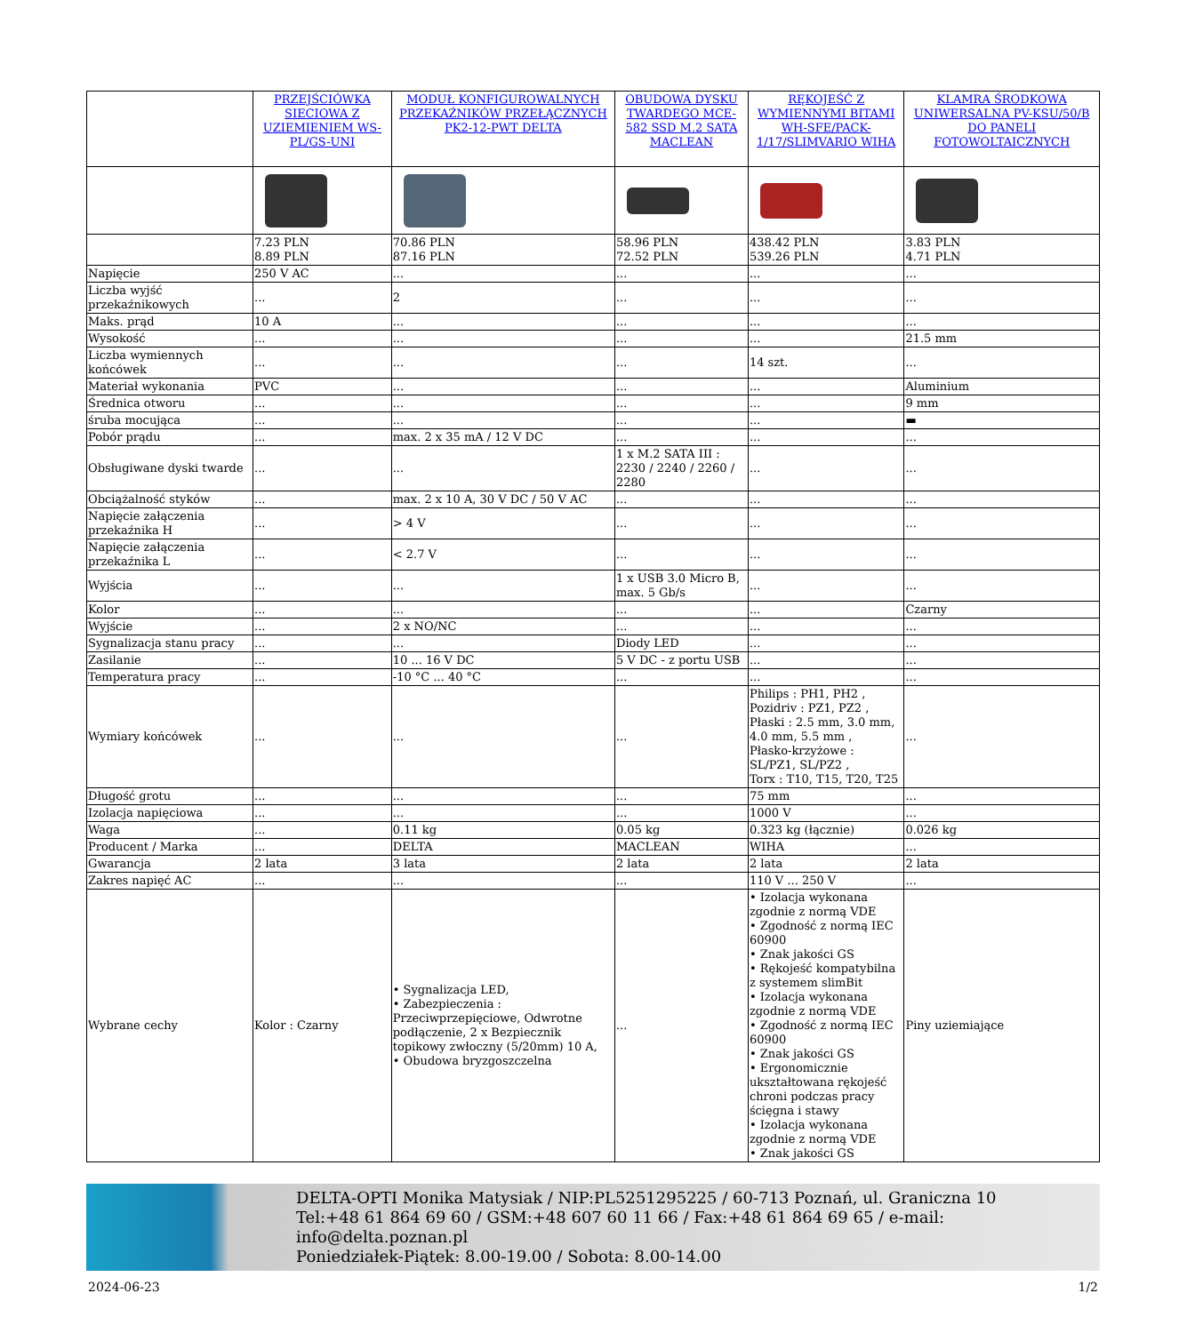| | PRZEJŚCIÓWKA SIECIOWA Z UZIEMIENIEM WS-PL/GS-UNI | MODUŁ KONFIGUROWALNYCH PRZEKAŹNIKÓW PRZEŁĄCZNYCH PK2-12-PWT DELTA | OBUDOWA DYSKU TWARDEGO MCE-582 SSD M.2 SATA MACLEAN | RĘKOJEŚĆ Z WYMIENNYMI BITAMI WH-SFE/PACK-1/17/SLIMVARIO WIHA | KLAMRA ŚRODKOWA UNIWERSALNA PV-KSU/50/B DO PANELI FOTOWOLTAICZNYCH |
| --- | --- | --- | --- | --- | --- |
| | 7.23 PLN 8.89 PLN | 70.86 PLN 87.16 PLN | 58.96 PLN 72.52 PLN | 438.42 PLN 539.26 PLN | 3.83 PLN 4.71 PLN |
| Napięcie | 250 V AC | ... | ... | ... | ... |
| Liczba wyjść przekaźnikowych | ... | 2 | ... | ... | ... |
| Maks. prąd | 10 A | ... | ... | ... | ... |
| Wysokość | ... | ... | ... | ... | 21.5 mm |
| Liczba wymiennych końcówek | ... | ... | ... | 14 szt. | ... |
| Materiał wykonania | PVC | ... | ... | ... | Aluminium |
| Średnica otworu | ... | ... | ... | ... | 9 mm |
| śruba mocująca | ... | ... | ... | ... | ▬ |
| Pobór prądu | ... | max. 2 x 35 mA / 12 V DC | ... | ... | ... |
| Obsługiwane dyski twarde | ... | ... | 1 x M.2 SATA III : 2230 / 2240 / 2260 / 2280 | ... | ... |
| Obciążalność styków | ... | max. 2 x 10 A, 30 V DC / 50 V AC | ... | ... | ... |
| Napięcie załączenia przekaźnika H | ... | > 4 V | ... | ... | ... |
| Napięcie załączenia przekaźnika L | ... | < 2.7 V | ... | ... | ... |
| Wyjścia | ... | ... | 1 x USB 3.0 Micro B, max. 5 Gb/s | ... | ... |
| Kolor | ... | ... | ... | ... | Czarny |
| Wyjście | ... | 2 x NO/NC | ... | ... | ... |
| Sygnalizacja stanu pracy | ... | ... | Diody LED | ... | ... |
| Zasilanie | ... | 10 ... 16 V DC | 5 V DC - z portu USB | ... | ... |
| Temperatura pracy | ... | -10 °C ... 40 °C | ... | ... | ... |
| Wymiary końcówek | ... | ... | ... | Philips : PH1, PH2 , Pozidriv : PZ1, PZ2 , Płaski : 2.5 mm, 3.0 mm, 4.0 mm, 5.5 mm , Płasko-krzyżowe : SL/PZ1, SL/PZ2 , Torx : T10, T15, T20, T25 | ... |
| Długość grotu | ... | ... | ... | 75 mm | ... |
| Izolacja napięciowa | ... | ... | ... | 1000 V | ... |
| Waga | ... | 0.11 kg | 0.05 kg | 0.323 kg (łącznie) | 0.026 kg |
| Producent / Marka | ... | DELTA | MACLEAN | WIHA | ... |
| Gwarancja | 2 lata | 3 lata | 2 lata | 2 lata | 2 lata |
| Zakres napięć AC | ... | ... | ... | 110 V ... 250 V | ... |
| Wybrane cechy | Kolor : Czarny | • Sygnalizacja LED, • Zabezpieczenia : Przeciwprzepięciowe, Odwrotne podłączenie, 2 x Bezpiecznik topikowy zwłoczny (5/20mm) 10 A, • Obudowa bryzgoszczelna | ... | • Izolacja wykonana zgodnie z normą VDE • Zgodność z normą IEC 60900 • Znak jakości GS • Rękojeść kompatybilna z systemem slimBit • Izolacja wykonana zgodnie z normą VDE • Zgodność z normą IEC 60900 • Znak jakości GS • Ergonomicznie ukształtowana rękojeść chroni podczas pracy ścięgna i stawy • Izolacja wykonana zgodnie z normą VDE • Znak jakości GS | Piny uziemiające |
DELTA-OPTI Monika Matysiak / NIP:PL5251295225 / 60-713 Poznań, ul. Graniczna 10
Tel:+48 61 864 69 60 / GSM:+48 607 60 11 66 / Fax:+48 61 864 69 65 / e-mail: info@delta.poznan.pl
Poniedziałek-Piątek: 8.00-19.00 / Sobota: 8.00-14.00
2024-06-23 1/2